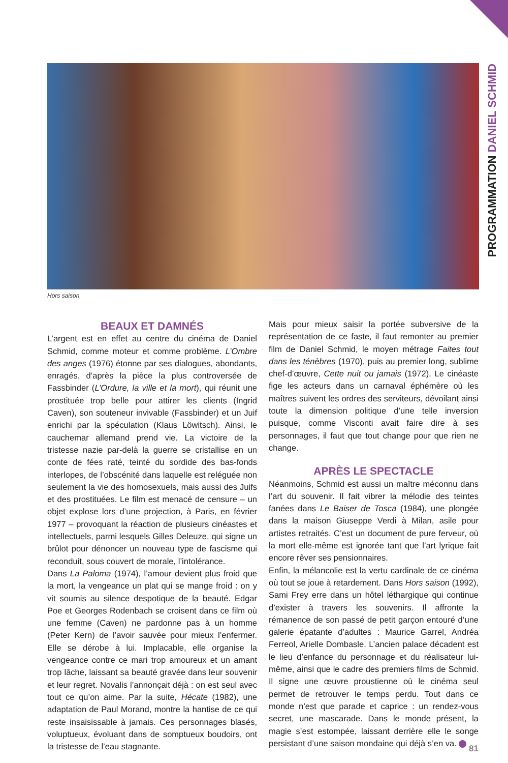PROGRAMMATION DANIEL SCHMID
Hors saison
BEAUX ET DAMNÉS
L’argent est en effet au centre du cinéma de Daniel Schmid, comme moteur et comme problème. L’Ombre des anges (1976) étonne par ses dialogues, abondants, enragés, d’après la pièce la plus controversée de Fassbinder (L’Ordure, la ville et la mort), qui réunit une prostituée trop belle pour attirer les clients (Ingrid Caven), son souteneur invivable (Fassbinder) et un Juif enrichi par la spéculation (Klaus Löwitsch). Ainsi, le cauchemar allemand prend vie. La victoire de la tristesse nazie par-delà la guerre se cristallise en un conte de fées raté, teinté du sordide des bas-fonds interlopes, de l’obscénité dans laquelle est reléguée non seulement la vie des homosexuels, mais aussi des Juifs et des prostituées. Le film est menacé de censure – un objet explose lors d’une projection, à Paris, en février 1977 – provoquant la réaction de plusieurs cinéastes et intellectuels, parmi lesquels Gilles Deleuze, qui signe un brûlot pour dénoncer un nouveau type de fascisme qui reconduit, sous couvert de morale, l’intolérance.
Dans La Paloma (1974), l’amour devient plus froid que la mort, la vengeance un plat qui se mange froid : on y vit soumis au silence despotique de la beauté. Edgar Poe et Georges Rodenbach se croisent dans ce film où une femme (Caven) ne pardonne pas à un homme (Peter Kern) de l’avoir sauvée pour mieux l’enfermer. Elle se dérobe à lui. Implacable, elle organise la vengeance contre ce mari trop amoureux et un amant trop lâche, laissant sa beauté gravée dans leur souvenir et leur regret. Novalis l’annonçait déjà : on est seul avec tout ce qu’on aime. Par la suite, Hécate (1982), une adaptation de Paul Morand, montre la hantise de ce qui reste insaisissable à jamais. Ces personnages blasés, voluptueux, évoluant dans de somptueux boudoirs, ont la tristesse de l’eau stagnante.
Mais pour mieux saisir la portée subversive de la représentation de ce faste, il faut remonter au premier film de Daniel Schmid, le moyen métrage Faites tout dans les ténèbres (1970), puis au premier long, sublime chef-d’œuvre, Cette nuit ou jamais (1972). Le cinéaste fige les acteurs dans un carnaval éphémère où les maîtres suivent les ordres des serviteurs, dévoilant ainsi toute la dimension politique d’une telle inversion puisque, comme Visconti avait faire dire à ses personnages, il faut que tout change pour que rien ne change.
APRÈS LE SPECTACLE
Néanmoins, Schmid est aussi un maître méconnu dans l’art du souvenir. Il fait vibrer la mélodie des teintes fanées dans Le Baiser de Tosca (1984), une plongée dans la maison Giuseppe Verdi à Milan, asile pour artistes retraités. C’est un document de pure ferveur, où la mort elle-même est ignorée tant que l’art lyrique fait encore rêver ses pensionnaires.
Enfin, la mélancolie est la vertu cardinale de ce cinéma où tout se joue à retardement. Dans Hors saison (1992), Sami Frey erre dans un hôtel léthargique qui continue d’exister à travers les souvenirs. Il affronte la rémanence de son passé de petit garçon entouré d’une galerie épatante d’adultes : Maurice Garrel, Andréa Ferreol, Arielle Dombasle. L’ancien palace décadent est le lieu d’enfance du personnage et du réalisateur lui-même, ainsi que le cadre des premiers films de Schmid. Il signe une œuvre proustienne où le cinéma seul permet de retrouver le temps perdu. Tout dans ce monde n’est que parade et caprice : un rendez-vous secret, une mascarade. Dans le monde présent, la magie s’est estompée, laissant derrière elle le songe persistant d’une saison mondaine qui déjà s’en va.
81